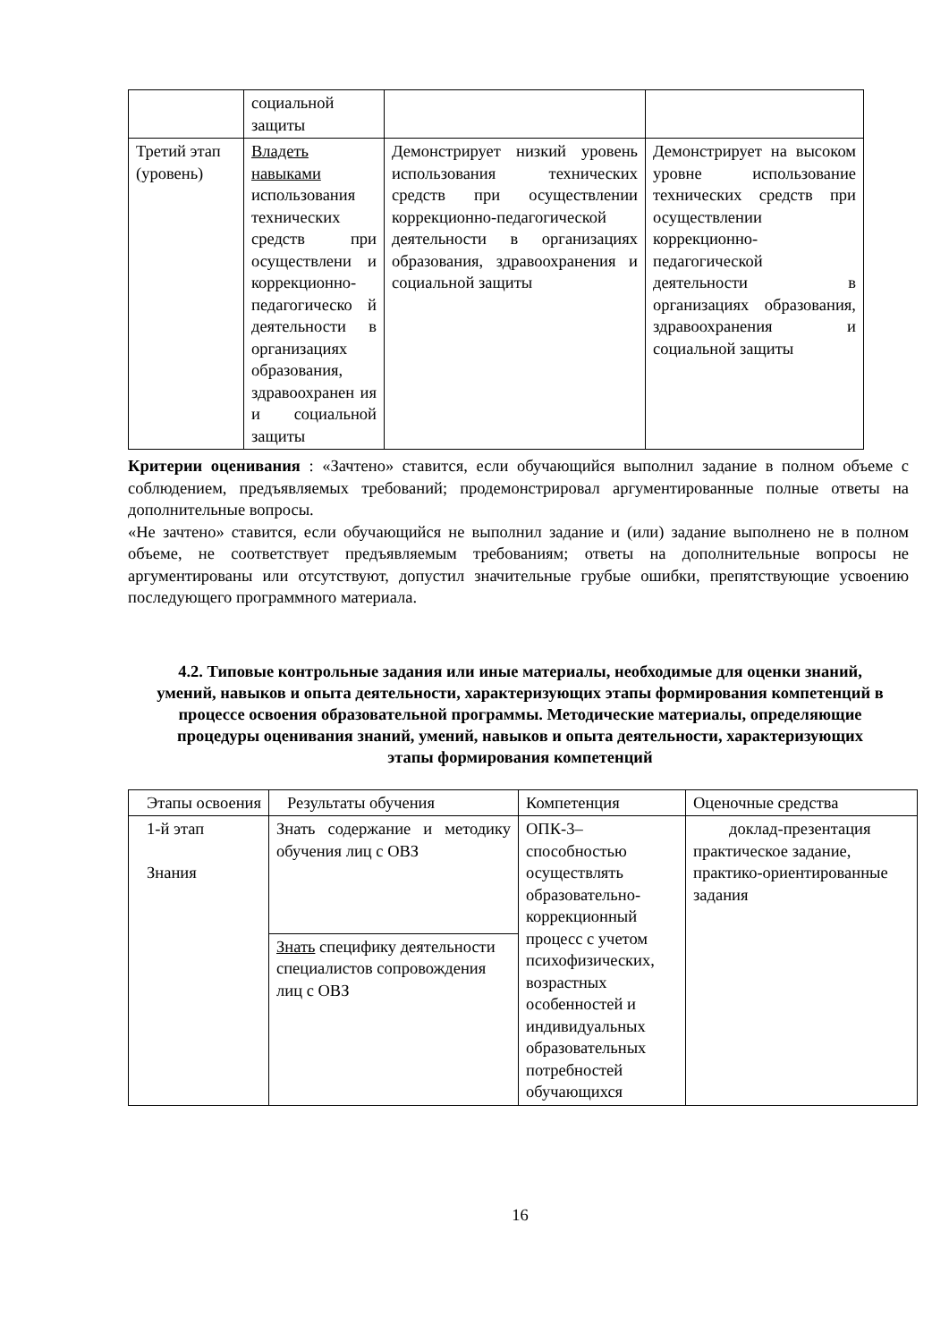| | социальной защиты | | |
| Третий этап (уровень) | Владеть навыками использования технических средств при осуществлени и коррекционно-педагогическо й деятельности в организациях образования, здравоохранен ия и социальной защиты | Демонстрирует низкий уровень использования технических средств при осуществлении коррекционно-педагогической деятельности в организациях образования, здравоохранения и социальной защиты | Демонстрирует на высоком уровне использование технических средств при осуществлении коррекционно-педагогической деятельности в организациях образования, здравоохранения и социальной защиты |
Критерии оценивания : «Зачтено» ставится, если обучающийся выполнил задание в полном объеме с соблюдением, предъявляемых требований; продемонстрировал аргументированные полные ответы на дополнительные вопросы.
«Не зачтено» ставится, если обучающийся не выполнил задание и (или) задание выполнено не в полном объеме, не соответствует предъявляемым требованиям; ответы на дополнительные вопросы не аргументированы или отсутствуют, допустил значительные грубые ошибки, препятствующие усвоению последующего программного материала.
4.2. Типовые контрольные задания или иные материалы, необходимые для оценки знаний, умений, навыков и опыта деятельности, характеризующих этапы формирования компетенций в процессе освоения образовательной программы. Методические материалы, определяющие процедуры оценивания знаний, умений, навыков и опыта деятельности, характеризующих этапы формирования компетенций
| Этапы освоения | Результаты обучения | Компетенция | Оценочные средства |
| 1-й этап Знания | Знать содержание и методику обучения лиц с ОВЗ | ОПК-3– способностью осуществлять образовательно-коррекционный процесс с учетом психофизических, возрастных особенностей и индивидуальных образовательных потребностей обучающихся | доклад-презентация практическое задание, практико-ориентированные задания |
| | Знать специфику деятельности специалистов сопровождения лиц с ОВЗ | | |
16